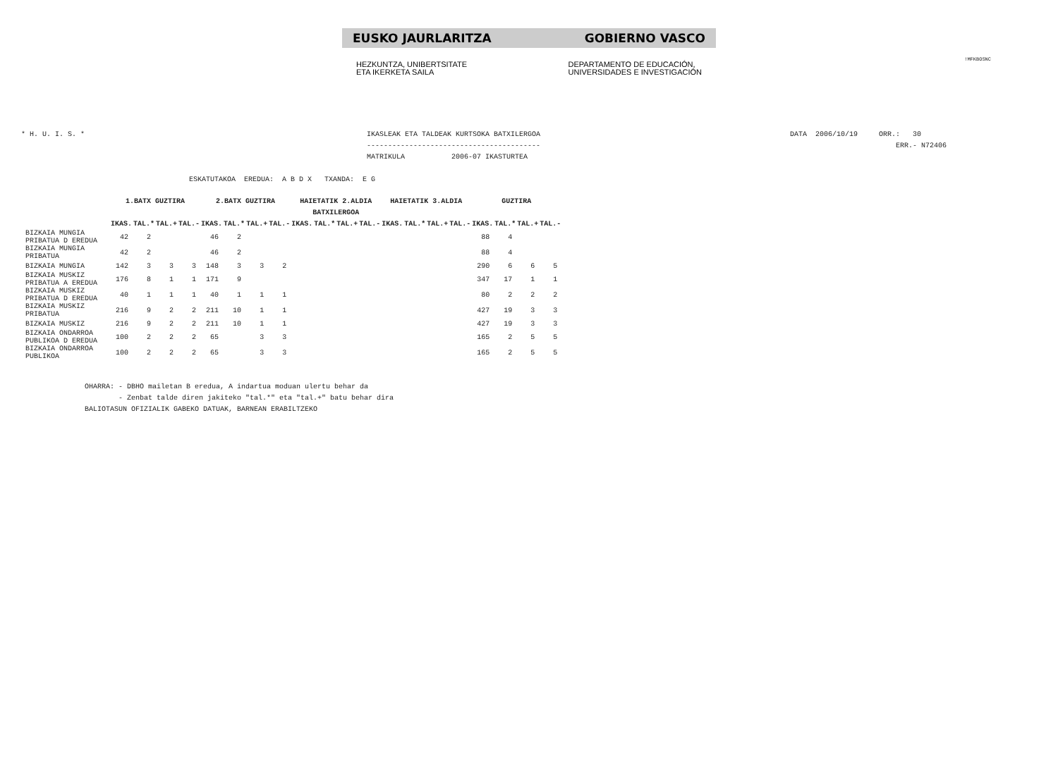!MFKBOSNC
EUSKO JAURLARITZA GOBIERNO VASCO
HEZKUNTZA, UNIBERTSITATE
ETA IKERKETA SAILA
DEPARTAMENTO DE EDUCACIÓN,
UNIVERSIDADES E INVESTIGACIÓN
* H. U. I. S. *
IKASLEAK ETA TALDEAK KURTSOKA BATXILERGOA
-----------------------------------------
MATRIKULA           2006-07 IKASTURTEA
DATA  2006/10/19     ORR.:   30
                         ERR.- N72406
ESKATUTAKOA  EREDUA:  A B D X   TXANDA:  E G
| | | 1.BATX GUZTIRA | | | | 2.BATX GUZTIRA | | | | HAIETATIK 2.ALDIA | | | | HAIETATIK 3.ALDIA | | | | GUZTIRA | | | |
| | | BATXILERGOA | | | | | | | | | | | | | | | | | | | |
| | | IKAS. | TAL.* | TAL.+ | TAL.- | IKAS. | TAL.* | TAL.+ | TAL.- | IKAS. | TAL.* | TAL.+ | TAL.- | IKAS. | TAL.* | TAL.+ | TAL.- | IKAS. | TAL.* | TAL.+ | TAL.- |
| BIZKAIA MUNGIA PRIBATUA D EREDUA | | 42 | 2 | | | 46 | 2 | | | | | | | | | | | 88 | 4 | | |
| BIZKAIA MUNGIA PRIBATUA | | 42 | 2 | | | 46 | 2 | | | | | | | | | | | 88 | 4 | | |
| BIZKAIA MUNGIA | | 142 | 3 | 3 | 3 | 148 | 3 | 3 | 2 | | | | | | | | | 290 | 6 | 6 | 5 |
| BIZKAIA MUSKIZ PRIBATUA A EREDUA | | 176 | 8 | 1 | 1 | 171 | 9 | | | | | | | | | | | 347 | 17 | 1 | 1 |
| BIZKAIA MUSKIZ PRIBATUA D EREDUA | | 40 | 1 | 1 | 1 | 40 | 1 | 1 | 1 | | | | | | | | | 80 | 2 | 2 | 2 |
| BIZKAIA MUSKIZ PRIBATUA | | 216 | 9 | 2 | 2 | 211 | 10 | 1 | 1 | | | | | | | | | 427 | 19 | 3 | 3 |
| BIZKAIA MUSKIZ | | 216 | 9 | 2 | 2 | 211 | 10 | 1 | 1 | | | | | | | | | 427 | 19 | 3 | 3 |
| BIZKAIA ONDARROA PUBLIKOA D EREDUA | | 100 | 2 | 2 | 2 | 65 | | 3 | 3 | | | | | | | | | 165 | 2 | 5 | 5 |
| BIZKAIA ONDARROA PUBLIKOA | | 100 | 2 | 2 | 2 | 65 | | 3 | 3 | | | | | | | | | 165 | 2 | 5 | 5 |
OHARRA: - DBHO mailetan B eredua, A indartua moduan ulertu behar da
        - Zenbat talde diren jakiteko "tal.*" eta "tal.+" batu behar dira
BALIOTASUN OFIZIALIK GABEKO DATUAK, BARNEAN ERABILTZEKO